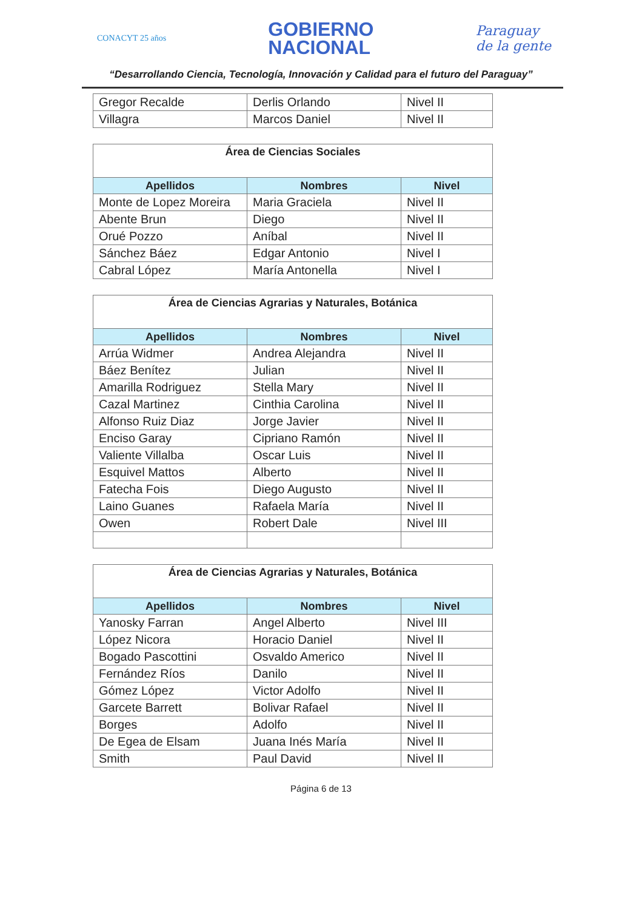CONACYT 25 años
GOBIERNO
NACIONAL
Paraguay
de la gente
“Desarrollando Ciencia, Tecnología, Innovación y Calidad para el futuro del Paraguay”
| Gregor Recalde | Derlis Orlando | Nivel II |
| Villagra | Marcos Daniel | Nivel II |
| Área de Ciencias Sociales | | |
| Apellidos | Nombres | Nivel |
| Monte de Lopez Moreira | Maria Graciela | Nivel II |
| Abente Brun | Diego | Nivel II |
| Orué Pozzo | Aníbal | Nivel II |
| Sánchez Báez | Edgar Antonio | Nivel I |
| Cabral López | María Antonella | Nivel I |
| Área de Ciencias Agrarias y Naturales, Botánica | | |
| Apellidos | Nombres | Nivel |
| Arrúa Widmer | Andrea Alejandra | Nivel II |
| Báez Benítez | Julian | Nivel II |
| Amarilla Rodriguez | Stella Mary | Nivel II |
| Cazal Martinez | Cinthia Carolina | Nivel II |
| Alfonso Ruiz Diaz | Jorge Javier | Nivel II |
| Enciso Garay | Cipriano Ramón | Nivel II |
| Valiente Villalba | Oscar Luis | Nivel II |
| Esquivel Mattos | Alberto | Nivel II |
| Fatecha Fois | Diego Augusto | Nivel II |
| Laino Guanes | Rafaela María | Nivel II |
| Owen | Robert Dale | Nivel III |
| Área de Ciencias Agrarias y Naturales, Botánica | | |
| Apellidos | Nombres | Nivel |
| Yanosky Farran | Angel Alberto | Nivel III |
| López Nicora | Horacio Daniel | Nivel II |
| Bogado Pascottini | Osvaldo Americo | Nivel II |
| Fernández Ríos | Danilo | Nivel II |
| Gómez López | Victor Adolfo | Nivel II |
| Garcete Barrett | Bolivar Rafael | Nivel II |
| Borges | Adolfo | Nivel II |
| De Egea de Elsam | Juana Inés María | Nivel II |
| Smith | Paul David | Nivel II |
Página 6 de 13